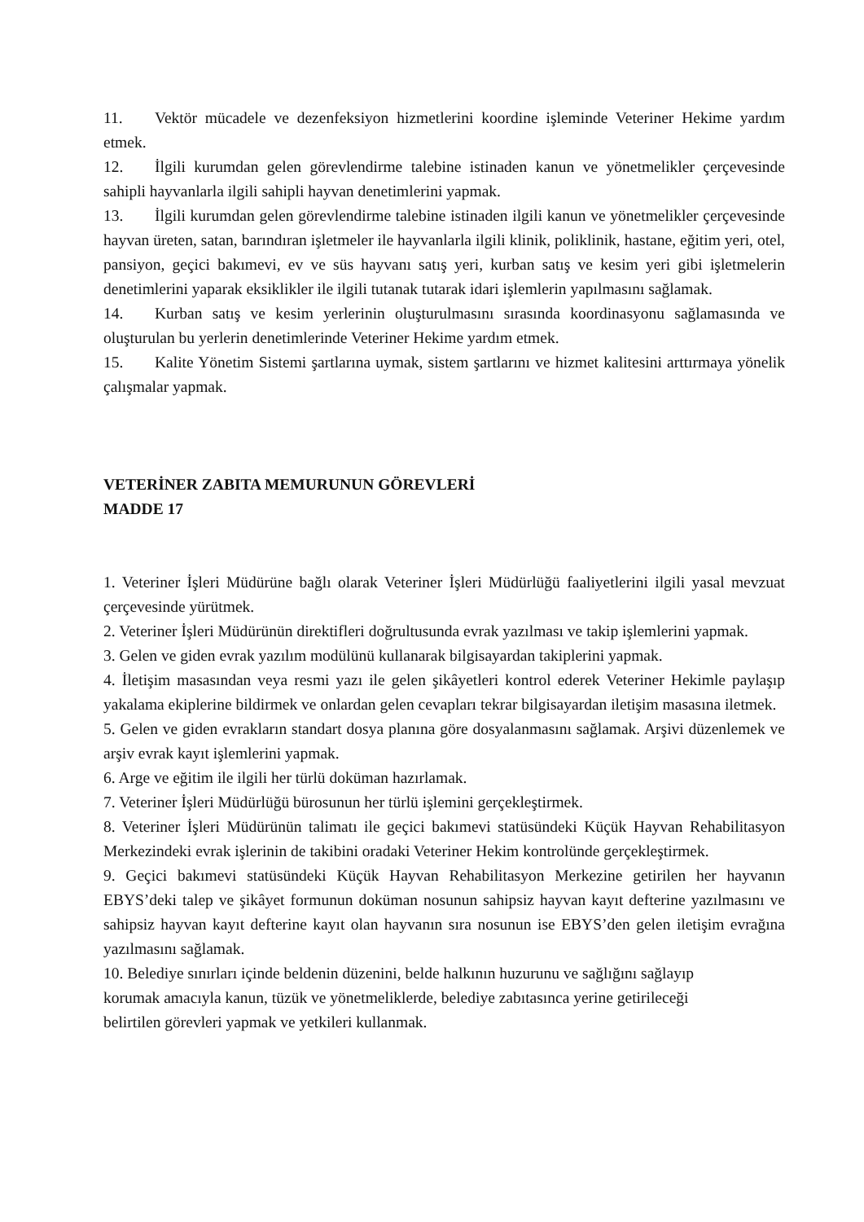11. Vektör mücadele ve dezenfeksiyon hizmetlerini koordine işleminde Veteriner Hekime yardım etmek.
12. İlgili kurumdan gelen görevlendirme talebine istinaden kanun ve yönetmelikler çerçevesinde sahipli hayvanlarla ilgili sahipli hayvan denetimlerini yapmak.
13. İlgili kurumdan gelen görevlendirme talebine istinaden ilgili kanun ve yönetmelikler çerçevesinde hayvan üreten, satan, barındıran işletmeler ile hayvanlarla ilgili klinik, poliklinik, hastane, eğitim yeri, otel, pansiyon, geçici bakımevi, ev ve süs hayvanı satış yeri, kurban satış ve kesim yeri gibi işletmelerin denetimlerini yaparak eksiklikler ile ilgili tutanak tutarak idari işlemlerin yapılmasını sağlamak.
14. Kurban satış ve kesim yerlerinin oluşturulmasını sırasında koordinasyonu sağlamasında ve oluşturulan bu yerlerin denetimlerinde Veteriner Hekime yardım etmek.
15. Kalite Yönetim Sistemi şartlarına uymak, sistem şartlarını ve hizmet kalitesini arttırmaya yönelik çalışmalar yapmak.
VETERİNER ZABITA MEMURUNUN GÖREVLERİ
MADDE 17
1. Veteriner İşleri Müdürüne bağlı olarak Veteriner İşleri Müdürlüğü faaliyetlerini ilgili yasal mevzuat çerçevesinde yürütmek.
2. Veteriner İşleri Müdürünün direktifleri doğrultusunda evrak yazılması ve takip işlemlerini yapmak.
3. Gelen ve giden evrak yazılım modülünü kullanarak bilgisayardan takiplerini yapmak.
4. İletişim masasından veya resmi yazı ile gelen şikâyetleri kontrol ederek Veteriner Hekimle paylaşıp yakalama ekiplerine bildirmek ve onlardan gelen cevapları tekrar bilgisayardan iletişim masasına iletmek.
5. Gelen ve giden evrakların standart dosya planına göre dosyalanmasını sağlamak. Arşivi düzenlemek ve arşiv evrak kayıt işlemlerini yapmak.
6. Arge ve eğitim ile ilgili her türlü doküman hazırlamak.
7. Veteriner İşleri Müdürlüğü bürosunun her türlü işlemini gerçekleştirmek.
8. Veteriner İşleri Müdürünün talimatı ile geçici bakımevi statüsündeki Küçük Hayvan Rehabilitasyon Merkezindeki evrak işlerinin de takibini oradaki Veteriner Hekim kontrolünde gerçekleştirmek.
9. Geçici bakımevi statüsündeki Küçük Hayvan Rehabilitasyon Merkezine getirilen her hayvanın EBYS’deki talep ve şikâyet formunun doküman nosunun sahipsiz hayvan kayıt defterine yazılmasını ve sahipsiz hayvan kayıt defterine kayıt olan hayvanın sıra nosunun ise EBYS’den gelen iletişim evrağına yazılmasını sağlamak.
10. Belediye sınırları içinde beldenin düzenini, belde halkının huzurunu ve sağlığını sağlayıp
korumak amacıyla kanun, tüzük ve yönetmeliklerde, belediye zabıtasınca yerine getirileceği
belirtilen görevleri yapmak ve yetkileri kullanmak.